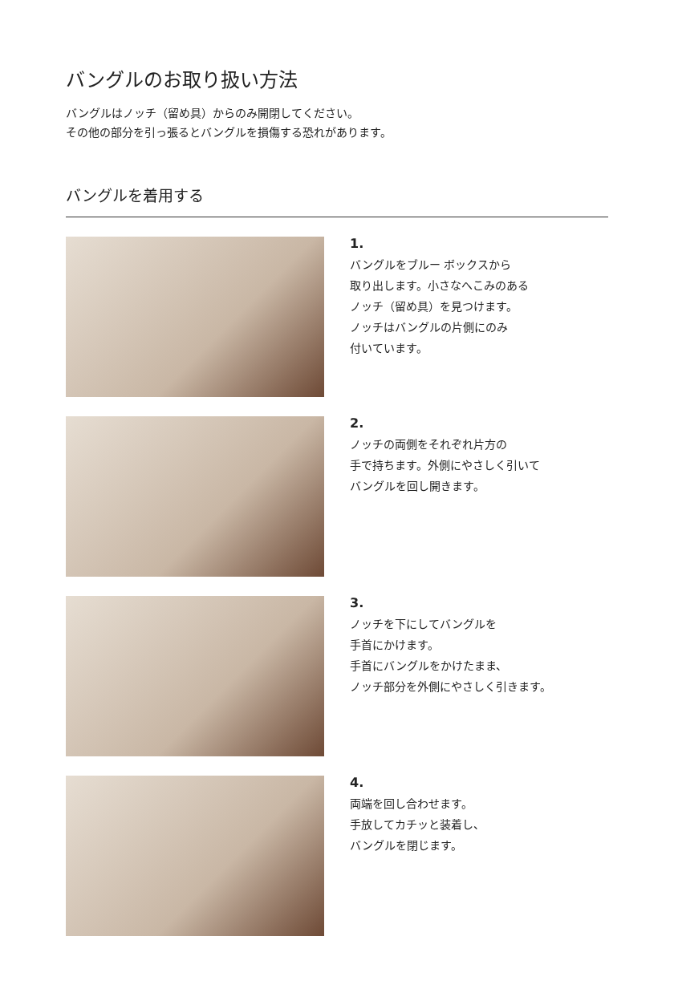バングルのお取り扱い方法
バングルはノッチ（留め具）からのみ開閉してください。
その他の部分を引っ張るとバングルを損傷する恐れがあります。
バングルを着用する
1.
バングルをブルー ボックスから
取り出します。小さなへこみのある
ノッチ（留め具）を見つけます。
ノッチはバングルの片側にのみ
付いています。
2.
ノッチの両側をそれぞれ片方の
手で持ちます。外側にやさしく引いて
バングルを回し開きます。
3.
ノッチを下にしてバングルを
手首にかけます。
手首にバングルをかけたまま、
ノッチ部分を外側にやさしく引きます。
4.
両端を回し合わせます。
手放してカチッと装着し、
バングルを閉じます。